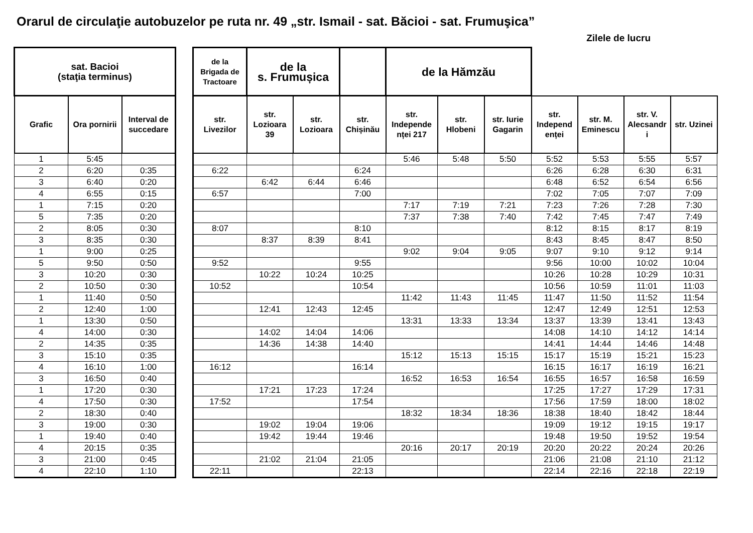Orarul de circulaţie autobuzelor pe ruta nr. 49 „str. Ismail - sat. Băcioi - sat. Frumuşica”
Zilele de lucru
| sat. Bacioi (staţia terminus) | | | | de la Brigada de Tractoare | de la s. Frumușica | | | de la Hămzău | | | | | | |
| --- | --- | --- | --- | --- | --- | --- | --- | --- | --- | --- | --- | --- | --- | --- |
| Grafic | Ora pornirii | Interval de succedare | | str. Livezilor | str. Lozioara 39 | str. Lozioara | str. Chișinău | str. Independe nței 217 | str. Hlobeni | str. Iurie Gagarin | str. Independ enței | str. M. Eminescu | str. V. Alecsandr i | str. Uzinei |
| 1 | 5:45 | | | | | | | 5:46 | 5:48 | 5:50 | 5:52 | 5:53 | 5:55 | 5:57 |
| 2 | 6:20 | 0:35 | | 6:22 | | | 6:24 | | | | 6:26 | 6:28 | 6:30 | 6:31 |
| 3 | 6:40 | 0:20 | | | 6:42 | 6:44 | 6:46 | | | | 6:48 | 6:52 | 6:54 | 6:56 |
| 4 | 6:55 | 0:15 | | 6:57 | | | 7:00 | | | | 7:02 | 7:05 | 7:07 | 7:09 |
| 1 | 7:15 | 0:20 | | | | | | 7:17 | 7:19 | 7:21 | 7:23 | 7:26 | 7:28 | 7:30 |
| 5 | 7:35 | 0:20 | | | | | | 7:37 | 7:38 | 7:40 | 7:42 | 7:45 | 7:47 | 7:49 |
| 2 | 8:05 | 0:30 | | 8:07 | | | 8:10 | | | | 8:12 | 8:15 | 8:17 | 8:19 |
| 3 | 8:35 | 0:30 | | | 8:37 | 8:39 | 8:41 | | | | 8:43 | 8:45 | 8:47 | 8:50 |
| 1 | 9:00 | 0:25 | | | | | | 9:02 | 9:04 | 9:05 | 9:07 | 9:10 | 9:12 | 9:14 |
| 5 | 9:50 | 0:50 | | 9:52 | | | 9:55 | | | | 9:56 | 10:00 | 10:02 | 10:04 |
| 3 | 10:20 | 0:30 | | | 10:22 | 10:24 | 10:25 | | | | 10:26 | 10:28 | 10:29 | 10:31 |
| 2 | 10:50 | 0:30 | | 10:52 | | | 10:54 | | | | 10:56 | 10:59 | 11:01 | 11:03 |
| 1 | 11:40 | 0:50 | | | | | | 11:42 | 11:43 | 11:45 | 11:47 | 11:50 | 11:52 | 11:54 |
| 2 | 12:40 | 1:00 | | | 12:41 | 12:43 | 12:45 | | | | 12:47 | 12:49 | 12:51 | 12:53 |
| 1 | 13:30 | 0:50 | | | | | | 13:31 | 13:33 | 13:34 | 13:37 | 13:39 | 13:41 | 13:43 |
| 4 | 14:00 | 0:30 | | | 14:02 | 14:04 | 14:06 | | | | 14:08 | 14:10 | 14:12 | 14:14 |
| 2 | 14:35 | 0:35 | | | 14:36 | 14:38 | 14:40 | | | | 14:41 | 14:44 | 14:46 | 14:48 |
| 3 | 15:10 | 0:35 | | | | | | 15:12 | 15:13 | 15:15 | 15:17 | 15:19 | 15:21 | 15:23 |
| 4 | 16:10 | 1:00 | | 16:12 | | | 16:14 | | | | 16:15 | 16:17 | 16:19 | 16:21 |
| 3 | 16:50 | 0:40 | | | | | | 16:52 | 16:53 | 16:54 | 16:55 | 16:57 | 16:58 | 16:59 |
| 1 | 17:20 | 0:30 | | | 17:21 | 17:23 | 17:24 | | | | 17:25 | 17:27 | 17:29 | 17:31 |
| 4 | 17:50 | 0:30 | | 17:52 | | | 17:54 | | | | 17:56 | 17:59 | 18:00 | 18:02 |
| 2 | 18:30 | 0:40 | | | | | | 18:32 | 18:34 | 18:36 | 18:38 | 18:40 | 18:42 | 18:44 |
| 3 | 19:00 | 0:30 | | | 19:02 | 19:04 | 19:06 | | | | 19:09 | 19:12 | 19:15 | 19:17 |
| 1 | 19:40 | 0:40 | | | 19:42 | 19:44 | 19:46 | | | | 19:48 | 19:50 | 19:52 | 19:54 |
| 4 | 20:15 | 0:35 | | | | | | 20:16 | 20:17 | 20:19 | 20:20 | 20:22 | 20:24 | 20:26 |
| 3 | 21:00 | 0:45 | | | 21:02 | 21:04 | 21:05 | | | | 21:06 | 21:08 | 21:10 | 21:12 |
| 4 | 22:10 | 1:10 | | 22:11 | | | 22:13 | | | | 22:14 | 22:16 | 22:18 | 22:19 |